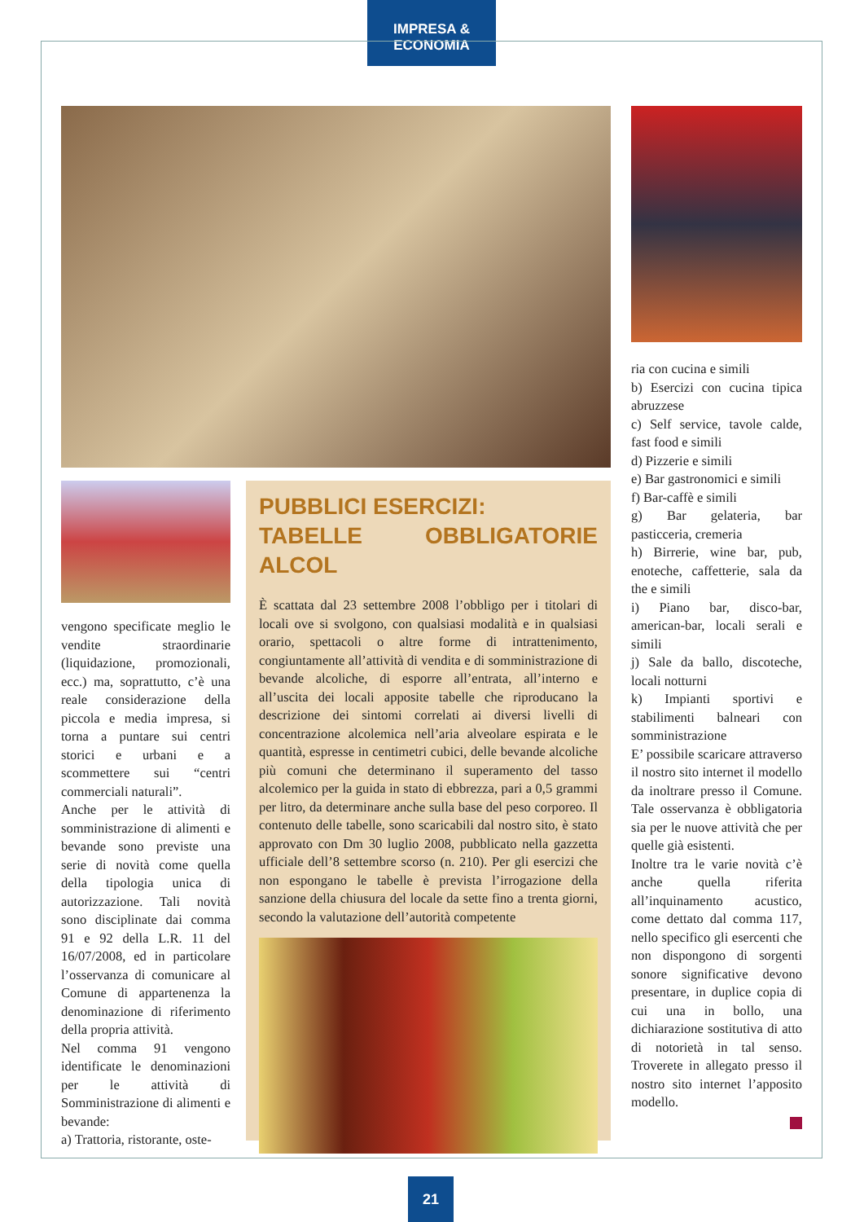IMPRESA & ECONOMIA
vengono specificate meglio le vendite straordinarie (liquidazione, promozionali, ecc.) ma, soprattutto, c’è una reale considerazione della piccola e media impresa, si torna a puntare sui centri storici e urbani e a scommettere sui “centri commerciali naturali”.
Anche per le attività di somministrazione di alimenti e bevande sono previste una serie di novità come quella della tipologia unica di autorizzazione. Tali novità sono disciplinate dai comma 91 e 92 della L.R. 11 del 16/07/2008, ed in particolare l’osservanza di comunicare al Comune di appartenenza la denominazione di riferimento della propria attività.
Nel comma 91 vengono identificate le denominazioni per le attività di Somministrazione di alimenti e bevande:
a) Trattoria, ristorante, oste-
PUBBLICI ESERCIZI:
TABELLE OBBLIGATORIE ALCOL
È scattata dal 23 settembre 2008 l’obbligo per i titolari di locali ove si svolgono, con qualsiasi modalità e in qualsiasi orario, spettacoli o altre forme di intrattenimento, congiuntamente all’attività di vendita e di somministrazione di bevande alcoliche, di esporre all’entrata, all’interno e all’uscita dei locali apposite tabelle che riproducano la descrizione dei sintomi correlati ai diversi livelli di concentrazione alcolemica nell’aria alveolare espirata e le quantità, espresse in centimetri cubici, delle bevande alcoliche più comuni che determinano il superamento del tasso alcolemico per la guida in stato di ebbrezza, pari a 0,5 grammi per litro, da determinare anche sulla base del peso corporeo. Il contenuto delle tabelle, sono scaricabili dal nostro sito, è stato approvato con Dm 30 luglio 2008, pubblicato nella gazzetta ufficiale dell’8 settembre scorso (n. 210). Per gli esercizi che non espongano le tabelle è prevista l’irrogazione della sanzione della chiusura del locale da sette fino a trenta giorni, secondo la valutazione dell’autorità competente
ria con cucina e simili
b) Esercizi con cucina tipica abruzzese
c) Self service, tavole calde, fast food e simili
d) Pizzerie e simili
e) Bar gastronomici e simili
f) Bar-caffè e simili
g) Bar gelateria, bar pasticceria, cremeria
h) Birrerie, wine bar, pub, enoteche, caffetterie, sala da the e simili
i) Piano bar, disco-bar, american-bar, locali serali e simili
j) Sale da ballo, discoteche, locali notturni
k) Impianti sportivi e stabilimenti balneari con somministrazione
E’ possibile scaricare attraverso il nostro sito internet il modello da inoltrare presso il Comune. Tale osservanza è obbligatoria sia per le nuove attività che per quelle già esistenti.
Inoltre tra le varie novità c’è anche quella riferita all’inquinamento acustico, come dettato dal comma 117, nello specifico gli esercenti che non dispongono di sorgenti sonore significative devono presentare, in duplice copia di cui una in bollo, una dichiarazione sostitutiva di atto di notorietà in tal senso. Troverete in allegato presso il nostro sito internet l’apposito modello.
21